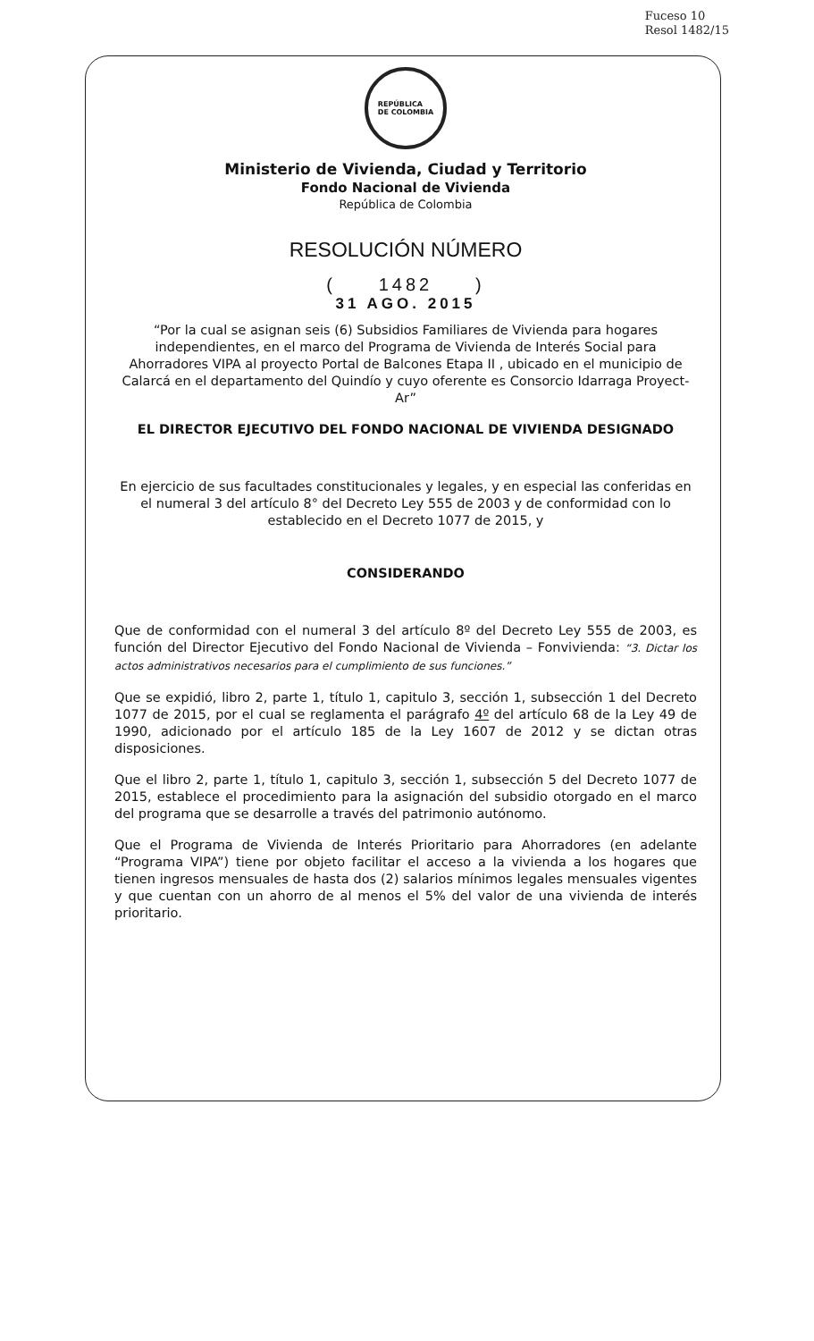Fuceso 10
Resol 1482/15
REPÚBLICA
DE COLOMBIA
Ministerio de Vivienda, Ciudad y Territorio
Fondo Nacional de Vivienda
República de Colombia
RESOLUCIÓN NÚMERO
( 1482 )
31 AGO. 2015
“Por la cual se asignan seis (6) Subsidios Familiares de Vivienda para hogares independientes, en el marco del Programa de Vivienda de Interés Social para Ahorradores VIPA al proyecto Portal de Balcones Etapa II , ubicado en el municipio de Calarcá en el departamento del Quindío y cuyo oferente es Consorcio Idarraga Proyect- Ar”
EL DIRECTOR EJECUTIVO DEL FONDO NACIONAL DE VIVIENDA DESIGNADO
En ejercicio de sus facultades constitucionales y legales, y en especial las conferidas en el numeral 3 del artículo 8° del Decreto Ley 555 de 2003 y de conformidad con lo establecido en el Decreto 1077 de 2015, y
CONSIDERANDO
Que de conformidad con el numeral 3 del artículo 8º del Decreto Ley 555 de 2003, es función del Director Ejecutivo del Fondo Nacional de Vivienda – Fonvivienda: “3. Dictar los actos administrativos necesarios para el cumplimiento de sus funciones.”
Que se expidió, libro 2, parte 1, título 1, capitulo 3, sección 1, subsección 1 del Decreto 1077 de 2015, por el cual se reglamenta el parágrafo 4º del artículo 68 de la Ley 49 de 1990, adicionado por el artículo 185 de la Ley 1607 de 2012 y se dictan otras disposiciones.
Que el libro 2, parte 1, título 1, capitulo 3, sección 1, subsección 5 del Decreto 1077 de 2015, establece el procedimiento para la asignación del subsidio otorgado en el marco del programa que se desarrolle a través del patrimonio autónomo.
Que el Programa de Vivienda de Interés Prioritario para Ahorradores (en adelante “Programa VIPA”) tiene por objeto facilitar el acceso a la vivienda a los hogares que tienen ingresos mensuales de hasta dos (2) salarios mínimos legales mensuales vigentes y que cuentan con un ahorro de al menos el 5% del valor de una vivienda de interés prioritario.